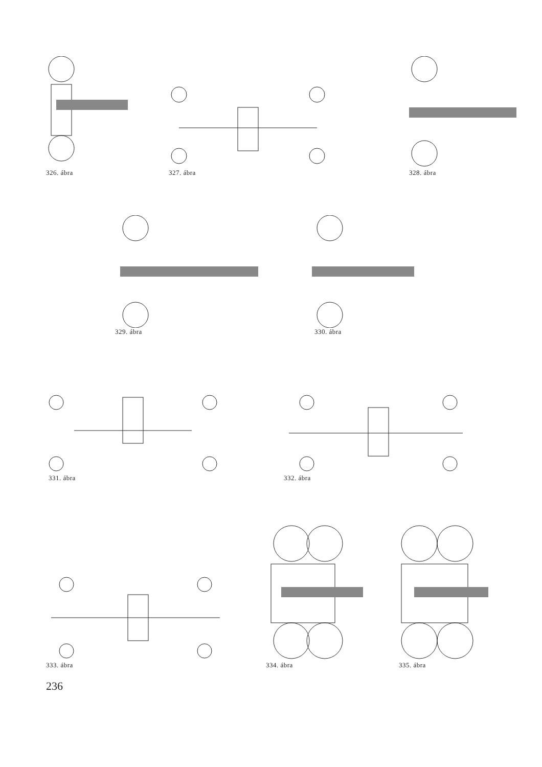326. ábra 327. ábra 328. ábra
329. ábra 330. ábra
331. ábra 332. ábra
333. ábra
334. ábra 335. ábra
236